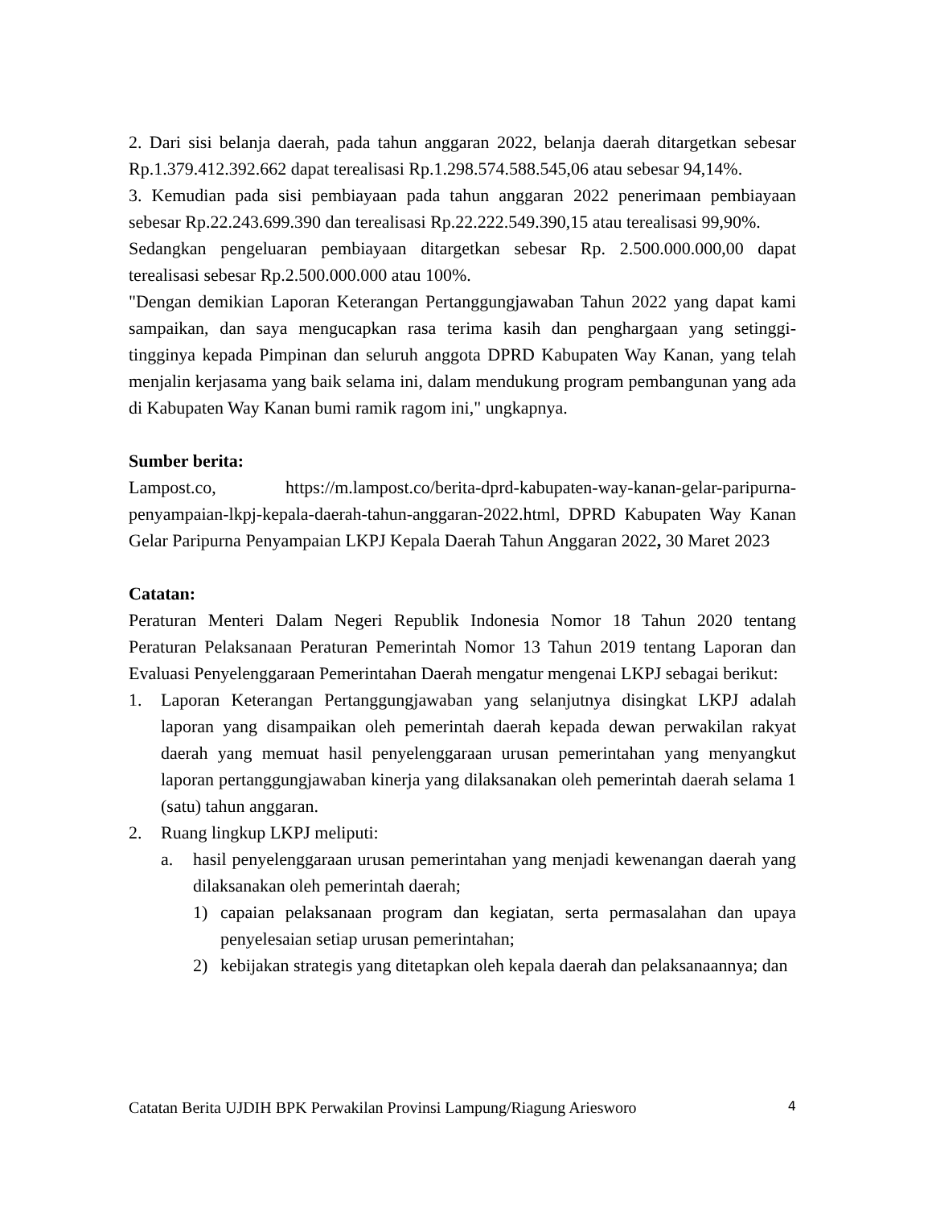2. Dari sisi belanja daerah, pada tahun anggaran 2022, belanja daerah ditargetkan sebesar Rp.1.379.412.392.662 dapat terealisasi Rp.1.298.574.588.545,06 atau sebesar 94,14%.
3. Kemudian pada sisi pembiayaan pada tahun anggaran 2022 penerimaan pembiayaan sebesar Rp.22.243.699.390 dan terealisasi Rp.22.222.549.390,15 atau terealisasi 99,90%.
Sedangkan pengeluaran pembiayaan ditargetkan sebesar Rp. 2.500.000.000,00 dapat terealisasi sebesar Rp.2.500.000.000 atau 100%.
"Dengan demikian Laporan Keterangan Pertanggungjawaban Tahun 2022 yang dapat kami sampaikan, dan saya mengucapkan rasa terima kasih dan penghargaan yang setinggi-tingginya kepada Pimpinan dan seluruh anggota DPRD Kabupaten Way Kanan, yang telah menjalin kerjasama yang baik selama ini, dalam mendukung program pembangunan yang ada di Kabupaten Way Kanan bumi ramik ragom ini," ungkapnya.
Sumber berita:
Lampost.co, https://m.lampost.co/berita-dprd-kabupaten-way-kanan-gelar-paripurna-penyampaian-lkpj-kepala-daerah-tahun-anggaran-2022.html, DPRD Kabupaten Way Kanan Gelar Paripurna Penyampaian LKPJ Kepala Daerah Tahun Anggaran 2022, 30 Maret 2023
Catatan:
Peraturan Menteri Dalam Negeri Republik Indonesia Nomor 18 Tahun 2020 tentang Peraturan Pelaksanaan Peraturan Pemerintah Nomor 13 Tahun 2019 tentang Laporan dan Evaluasi Penyelenggaraan Pemerintahan Daerah mengatur mengenai LKPJ sebagai berikut:
1. Laporan Keterangan Pertanggungjawaban yang selanjutnya disingkat LKPJ adalah laporan yang disampaikan oleh pemerintah daerah kepada dewan perwakilan rakyat daerah yang memuat hasil penyelenggaraan urusan pemerintahan yang menyangkut laporan pertanggungjawaban kinerja yang dilaksanakan oleh pemerintah daerah selama 1 (satu) tahun anggaran.
2. Ruang lingkup LKPJ meliputi:
a. hasil penyelenggaraan urusan pemerintahan yang menjadi kewenangan daerah yang dilaksanakan oleh pemerintah daerah;
1) capaian pelaksanaan program dan kegiatan, serta permasalahan dan upaya penyelesaian setiap urusan pemerintahan;
2) kebijakan strategis yang ditetapkan oleh kepala daerah dan pelaksanaannya; dan
Catatan Berita UJDIH BPK Perwakilan Provinsi Lampung/Riagung Ariesworo 4